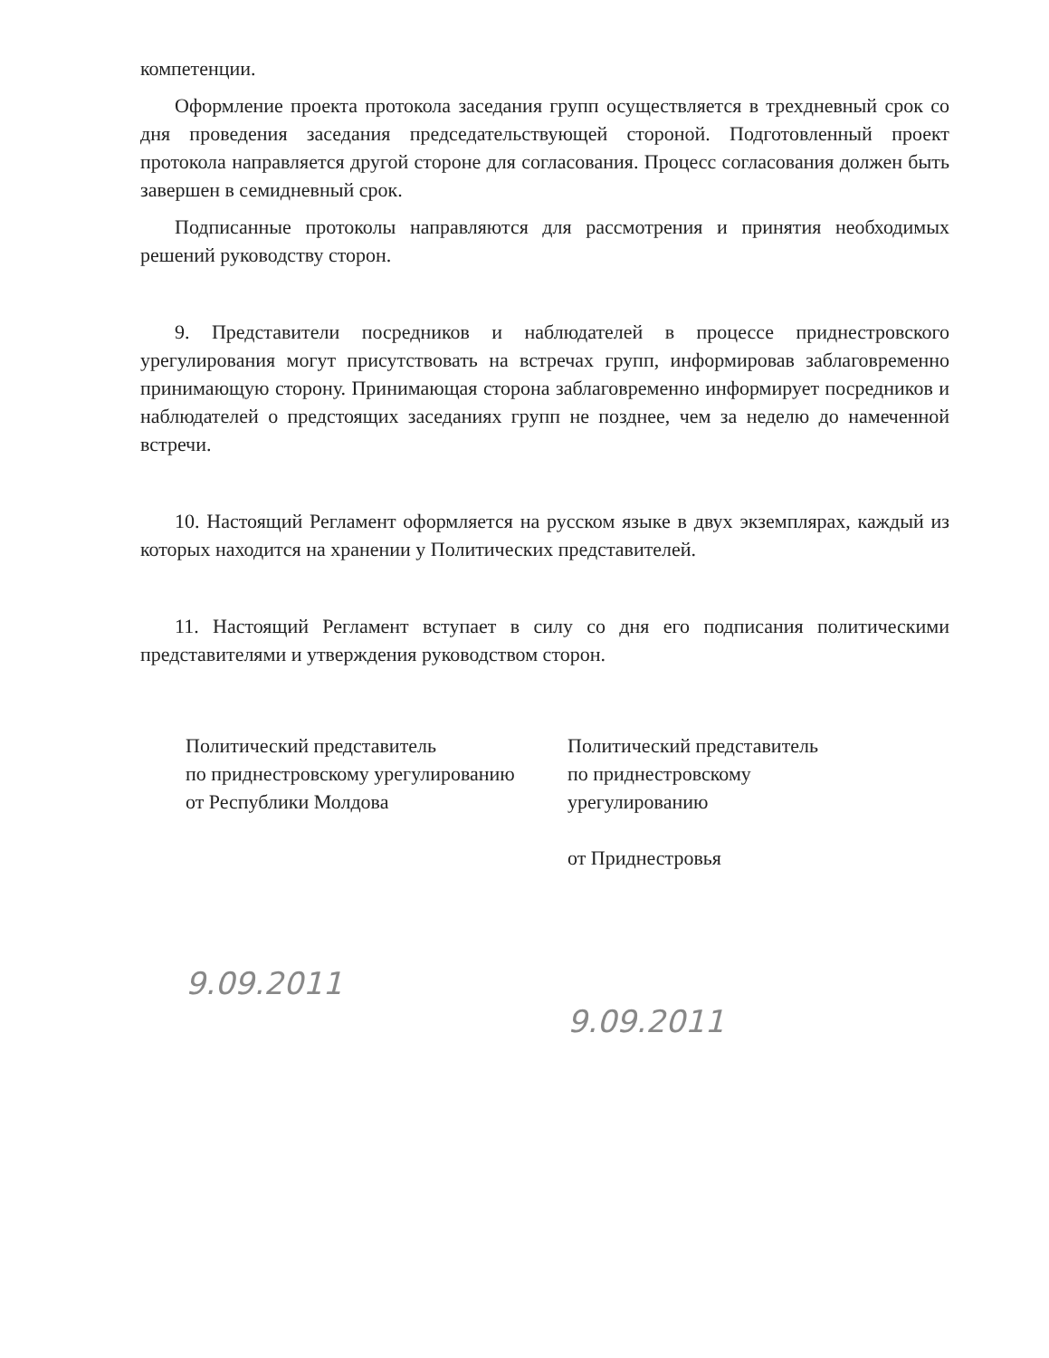компетенции.
Оформление проекта протокола заседания групп осуществляется в трехдневный срок со дня проведения заседания председательствующей стороной. Подготовленный проект протокола направляется другой стороне для согласования. Процесс согласования должен быть завершен в семидневный срок.
Подписанные протоколы направляются для рассмотрения и принятия необходимых решений руководству сторон.
9. Представители посредников и наблюдателей в процессе приднестровского урегулирования могут присутствовать на встречах групп, информировав заблаговременно принимающую сторону. Принимающая сторона заблаговременно информирует посредников и наблюдателей о предстоящих заседаниях групп не позднее, чем за неделю до намеченной встречи.
10. Настоящий Регламент оформляется на русском языке в двух экземплярах, каждый из которых находится на хранении у Политических представителей.
11. Настоящий Регламент вступает в силу со дня его подписания политическими представителями и утверждения руководством сторон.
Политический представитель
по приднестровскому урегулированию
от Республики Молдова
9.09.2011
Политический представитель
по приднестровскому
урегулированию
от Приднестровья
9.09.2011